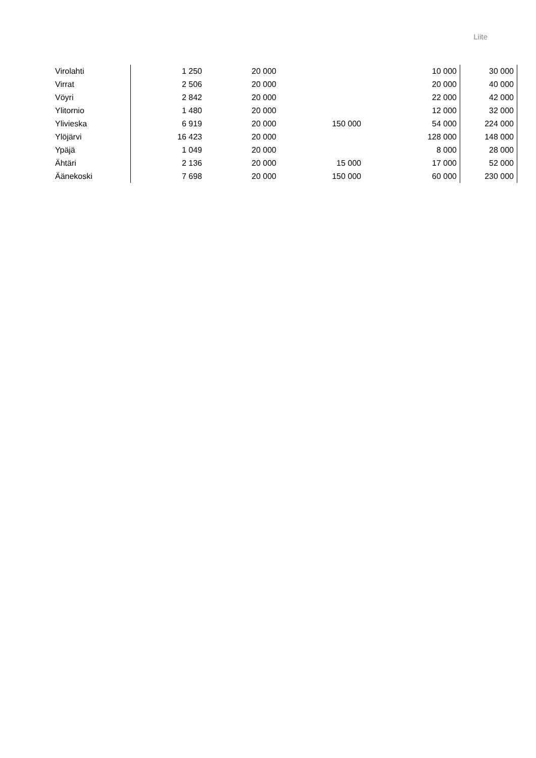Liite
| Virolahti | 1 250 | 20 000 | | 10 000 | 30 000 |
| Virrat | 2 506 | 20 000 | | 20 000 | 40 000 |
| Vöyri | 2 842 | 20 000 | | 22 000 | 42 000 |
| Ylitornio | 1 480 | 20 000 | | 12 000 | 32 000 |
| Ylivieska | 6 919 | 20 000 | 150 000 | 54 000 | 224 000 |
| Ylöjärvi | 16 423 | 20 000 | | 128 000 | 148 000 |
| Ypäjä | 1 049 | 20 000 | | 8 000 | 28 000 |
| Ähtäri | 2 136 | 20 000 | 15 000 | 17 000 | 52 000 |
| Äänekoski | 7 698 | 20 000 | 150 000 | 60 000 | 230 000 |